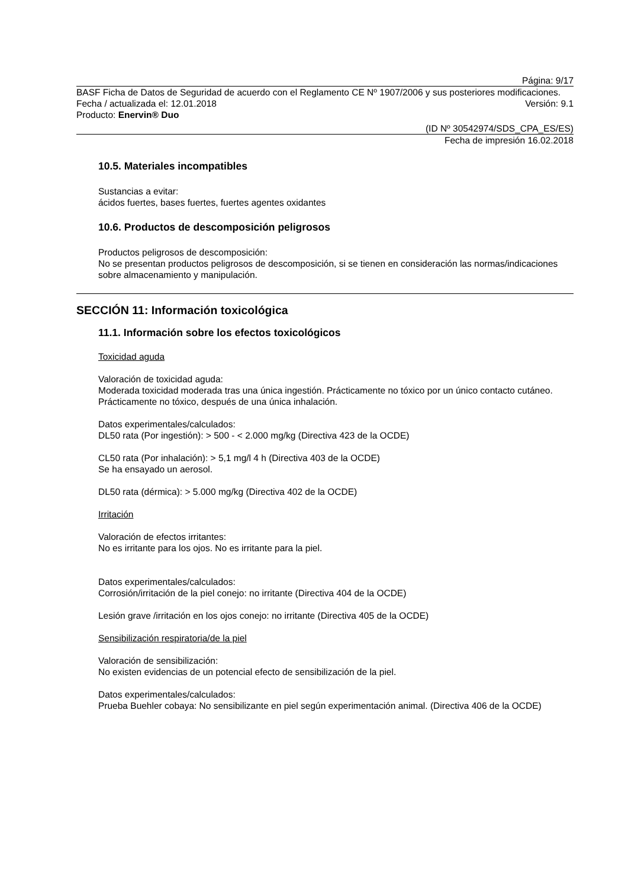Página: 9/17
BASF Ficha de Datos de Seguridad de acuerdo con el Reglamento CE Nº 1907/2006 y sus posteriores modificaciones.
Fecha / actualizada el: 12.01.2018 Versión: 9.1
Producto: Enervin® Duo
(ID Nº 30542974/SDS_CPA_ES/ES)
Fecha de impresión 16.02.2018
10.5. Materiales incompatibles
Sustancias a evitar:
ácidos fuertes, bases fuertes, fuertes agentes oxidantes
10.6. Productos de descomposición peligrosos
Productos peligrosos de descomposición:
No se presentan productos peligrosos de descomposición, si se tienen en consideración las normas/indicaciones sobre almacenamiento y manipulación.
SECCIÓN 11: Información toxicológica
11.1. Información sobre los efectos toxicológicos
Toxicidad aguda
Valoración de toxicidad aguda:
Moderada toxicidad moderada tras una única ingestión. Prácticamente no tóxico por un único contacto cutáneo. Prácticamente no tóxico, después de una única inhalación.
Datos experimentales/calculados:
DL50 rata (Por ingestión): > 500 - < 2.000 mg/kg (Directiva 423 de la OCDE)
CL50 rata (Por inhalación): > 5,1 mg/l 4 h (Directiva 403 de la OCDE)
Se ha ensayado un aerosol.
DL50 rata (dérmica): > 5.000 mg/kg (Directiva 402 de la OCDE)
Irritación
Valoración de efectos irritantes:
No es irritante para los ojos. No es irritante para la piel.
Datos experimentales/calculados:
Corrosión/irritación de la piel conejo: no irritante (Directiva 404 de la OCDE)
Lesión grave /irritación en los ojos conejo: no irritante (Directiva 405 de la OCDE)
Sensibilización respiratoria/de la piel
Valoración de sensibilización:
No existen evidencias de un potencial efecto de sensibilización de la piel.
Datos experimentales/calculados:
Prueba Buehler cobaya: No sensibilizante en piel según experimentación animal. (Directiva 406 de la OCDE)